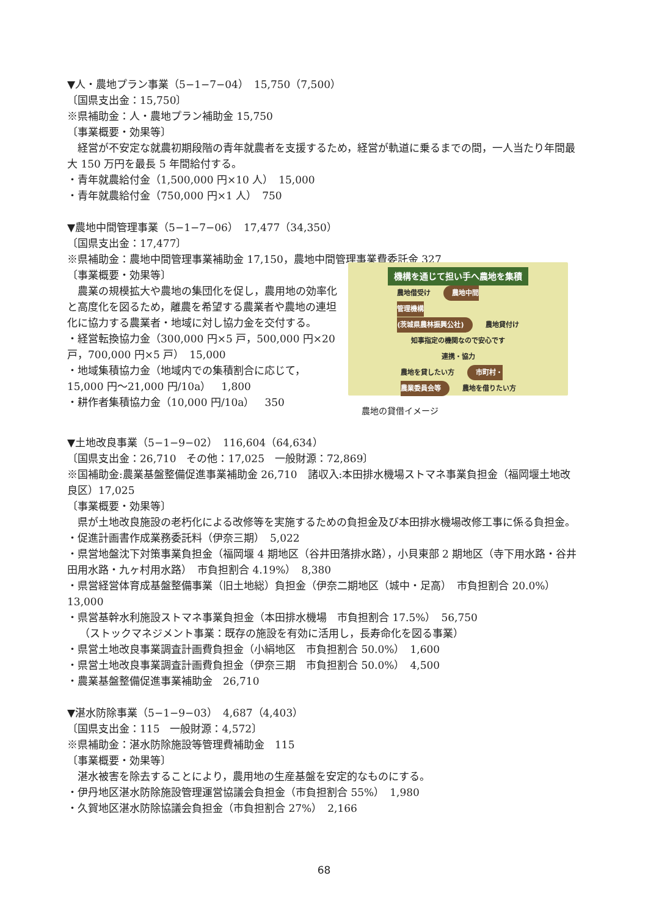▼人・農地プラン事業（5−1−7−04）　15,750（7,500）
〔国県支出金：15,750〕
※県補助金：人・農地プラン補助金 15,750
〔事業概要・効果等〕
　経営が不安定な就農初期段階の青年就農者を支援するため，経営が軌道に乗るまでの間，一人当たり年間最大 150 万円を最長 5 年間給付する。
・青年就農給付金（1,500,000 円×10 人）　15,000
・青年就農給付金（750,000 円×1 人）　750
▼農地中間管理事業（5−1−7−06）　17,477（34,350）
〔国県支出金：17,477〕
※県補助金：農地中間管理事業補助金 17,150，農地中間管理事業費委託金 327
〔事業概要・効果等〕
　農業の規模拡大や農地の集団化を促し，農用地の効率化と高度化を図るため，離農を希望する農業者や農地の連坦化に協力する農業者・地域に対し協力金を交付する。
・経営転換協力金（300,000 円×5 戸，500,000 円×20 戸，700,000 円×5 戸）　15,000
・地域集積協力金（地域内での集積割合に応じて，15,000 円〜21,000 円/10a）　1,800
・耕作者集積協力金（10,000 円/10a）　350
機構を通じて担い手へ農地を集積
農地借受け　農地中間
管理機構
(茨城県農林振興公社)　農地貸付け
知事指定の機関なので安心です
連携・協力
農地を貸したい方　市町村・
農業委員会等　農地を借りたい方
農地の貸借イメージ
▼土地改良事業（5−1−9−02）　116,604（64,634）
〔国県支出金：26,710　その他：17,025　一般財源：72,869〕
※国補助金:農業基盤整備促進事業補助金 26,710　諸収入:本田排水機場ストマネ事業負担金（福岡堰土地改良区）17,025
〔事業概要・効果等〕
　県が土地改良施設の老朽化による改修等を実施するための負担金及び本田排水機場改修工事に係る負担金。
・促進計画書作成業務委託料（伊奈三期）　5,022
・県営地盤沈下対策事業負担金（福岡堰 4 期地区（谷井田落排水路），小貝東部 2 期地区（寺下用水路・谷井田用水路・九ヶ村用水路）　市負担割合 4.19%）　8,380
・県営経営体育成基盤整備事業（旧土地総）負担金（伊奈二期地区（城中・足高）　市負担割合 20.0%）　13,000
・県営基幹水利施設ストマネ事業負担金（本田排水機場　市負担割合 17.5%）　56,750
（ストックマネジメント事業：既存の施設を有効に活用し，長寿命化を図る事業）
・県営土地改良事業調査計画費負担金（小絹地区　市負担割合 50.0%）　1,600
・県営土地改良事業調査計画費負担金（伊奈三期　市負担割合 50.0%）　4,500
・農業基盤整備促進事業補助金　26,710
▼湛水防除事業（5−1−9−03）　4,687（4,403）
〔国県支出金：115　一般財源：4,572〕
※県補助金：湛水防除施設等管理費補助金　115
〔事業概要・効果等〕
　湛水被害を除去することにより，農用地の生産基盤を安定的なものにする。
・伊丹地区湛水防除施設管理運営協議会負担金（市負担割合 55%）　1,980
・久賀地区湛水防除協議会負担金（市負担割合 27%）　2,166
68